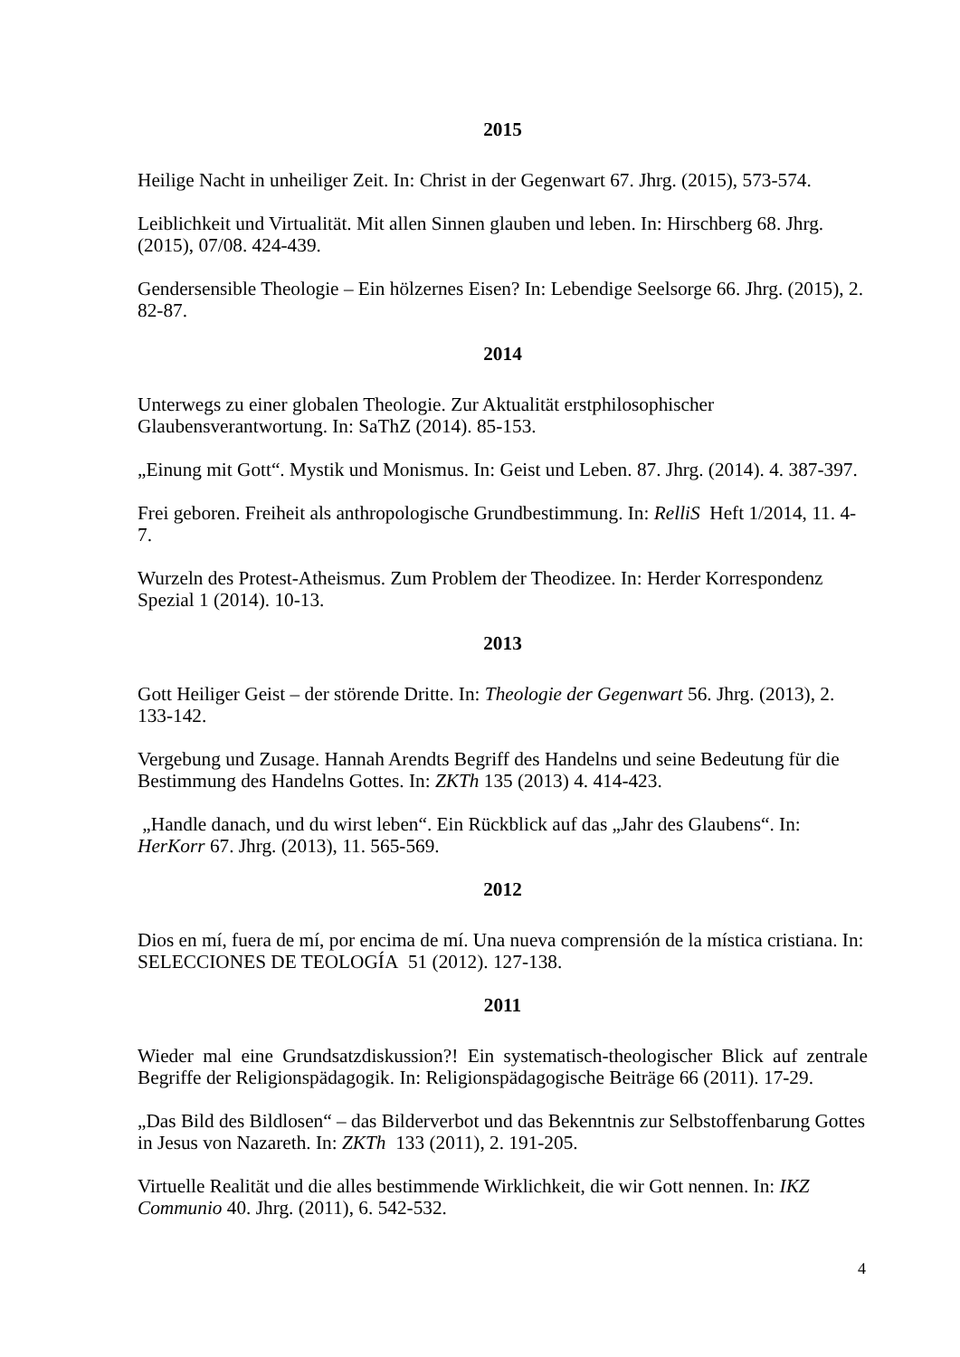2015
Heilige Nacht in unheiliger Zeit. In: Christ in der Gegenwart 67. Jhrg. (2015), 573-574.
Leiblichkeit und Virtualität. Mit allen Sinnen glauben und leben. In: Hirschberg 68. Jhrg. (2015), 07/08. 424-439.
Gendersensible Theologie – Ein hölzernes Eisen? In: Lebendige Seelsorge 66. Jhrg. (2015), 2. 82-87.
2014
Unterwegs zu einer globalen Theologie. Zur Aktualität erstphilosophischer Glaubensverantwortung. In: SaThZ (2014). 85-153.
„Einung mit Gott“. Mystik und Monismus. In: Geist und Leben. 87. Jhrg. (2014). 4. 387-397.
Frei geboren. Freiheit als anthropologische Grundbestimmung. In: RelliS Heft 1/2014, 11. 4-7.
Wurzeln des Protest-Atheismus. Zum Problem der Theodizee. In: Herder Korrespondenz Spezial 1 (2014). 10-13.
2013
Gott Heiliger Geist – der störende Dritte. In: Theologie der Gegenwart 56. Jhrg. (2013), 2. 133-142.
Vergebung und Zusage. Hannah Arendts Begriff des Handelns und seine Bedeutung für die Bestimmung des Handelns Gottes. In: ZKTh 135 (2013) 4. 414-423.
„Handle danach, und du wirst leben“. Ein Rückblick auf das „Jahr des Glaubens“. In: HerKorr 67. Jhrg. (2013), 11. 565-569.
2012
Dios en mí, fuera de mí, por encima de mí. Una nueva comprensión de la mística cristiana. In: SELECCIONES DE TEOLOGÍA 51 (2012). 127-138.
2011
Wieder mal eine Grundsatzdiskussion?! Ein systematisch-theologischer Blick auf zentrale Begriffe der Religionspädagogik. In: Religionspädagogische Beiträge 66 (2011). 17-29.
„Das Bild des Bildlosen“ – das Bilderverbot und das Bekenntnis zur Selbstoffenbarung Gottes in Jesus von Nazareth. In: ZKTh 133 (2011), 2. 191-205.
Virtuelle Realität und die alles bestimmende Wirklichkeit, die wir Gott nennen. In: IKZ Communio 40. Jhrg. (2011), 6. 542-532.
4